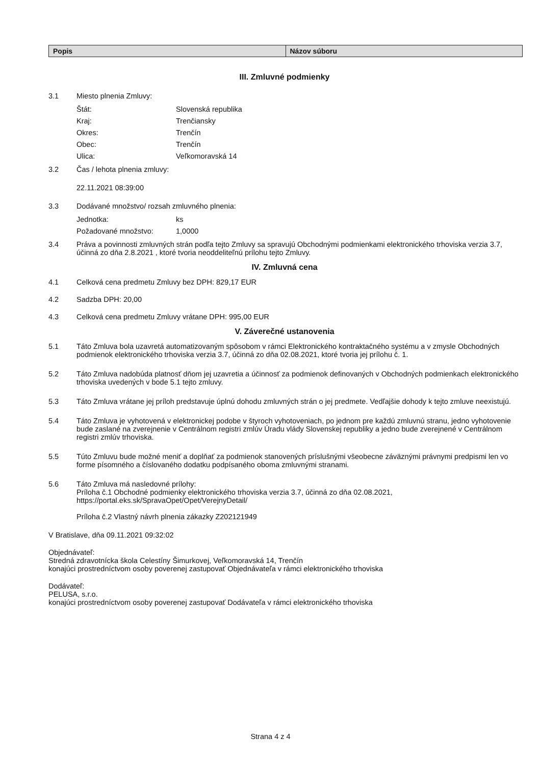| Popis | Názov súboru |
| --- | --- |
III. Zmluvné podmienky
3.1 Miesto plnenia Zmluvy:
Štát: Slovenská republika
Kraj: Trenčiansky
Okres: Trenčín
Obec: Trenčín
Ulica: Veľkomoravská 14
3.2 Čas / lehota plnenia zmluvy:
22.11.2021 08:39:00
3.3 Dodávané množstvo/ rozsah zmluvného plnenia:
Jednotka: ks
Požadované množstvo: 1,0000
3.4 Práva a povinnosti zmluvných strán podľa tejto Zmluvy sa spravujú Obchodnými podmienkami elektronického trhoviska verzia 3.7, účinná zo dňa 2.8.2021 , ktoré tvoria neoddeliteľnú prílohu tejto Zmluvy.
IV. Zmluvná cena
4.1 Celková cena predmetu Zmluvy bez DPH: 829,17 EUR
4.2 Sadzba DPH: 20,00
4.3 Celková cena predmetu Zmluvy vrátane DPH: 995,00 EUR
V. Záverečné ustanovenia
5.1 Táto Zmluva bola uzavretá automatizovaným spôsobom v rámci Elektronického kontraktačného systému a v zmysle Obchodných podmienok elektronického trhoviska verzia 3.7, účinná zo dňa 02.08.2021, ktoré tvoria jej prílohu č. 1.
5.2 Táto Zmluva nadobúda platnosť dňom jej uzavretia a účinnosť za podmienok definovaných v Obchodných podmienkach elektronického trhoviska uvedených v bode 5.1 tejto zmluvy.
5.3 Táto Zmluva vrátane jej príloh predstavuje úplnú dohodu zmluvných strán o jej predmete. Vedľajšie dohody k tejto zmluve neexistujú.
5.4 Táto Zmluva je vyhotovená v elektronickej podobe v štyroch vyhotoveniach, po jednom pre každú zmluvnú stranu, jedno vyhotovenie bude zaslané na zverejnenie v Centrálnom registri zmlúv Úradu vlády Slovenskej republiky a jedno bude zverejnené v Centrálnom registri zmlúv trhoviska.
5.5 Túto Zmluvu bude možné meniť a doplňať za podmienok stanovených príslušnými všeobecne záväznými právnymi predpismi len vo forme písomného a číslovaného dodatku podpísaného oboma zmluvnými stranami.
5.6 Táto Zmluva má nasledovné prílohy:
Príloha č.1 Obchodné podmienky elektronického trhoviska verzia 3.7, účinná zo dňa 02.08.2021, https://portal.eks.sk/SpravaOpet/Opet/VerejnyDetail/
Príloha č.2 Vlastný návrh plnenia zákazky Z202121949
V Bratislave, dňa 09.11.2021 09:32:02
Objednávateľ:
Stredná zdravotnícka škola Celestíny Šimurkovej, Veľkomoravská 14, Trenčín
konajúci prostredníctvom osoby poverenej zastupovať Objednávateľa v rámci elektronického trhoviska
Dodávateľ:
PELUSA, s.r.o.
konajúci prostredníctvom osoby poverenej zastupovať Dodávateľa v rámci elektronického trhoviska
Strana 4 z 4